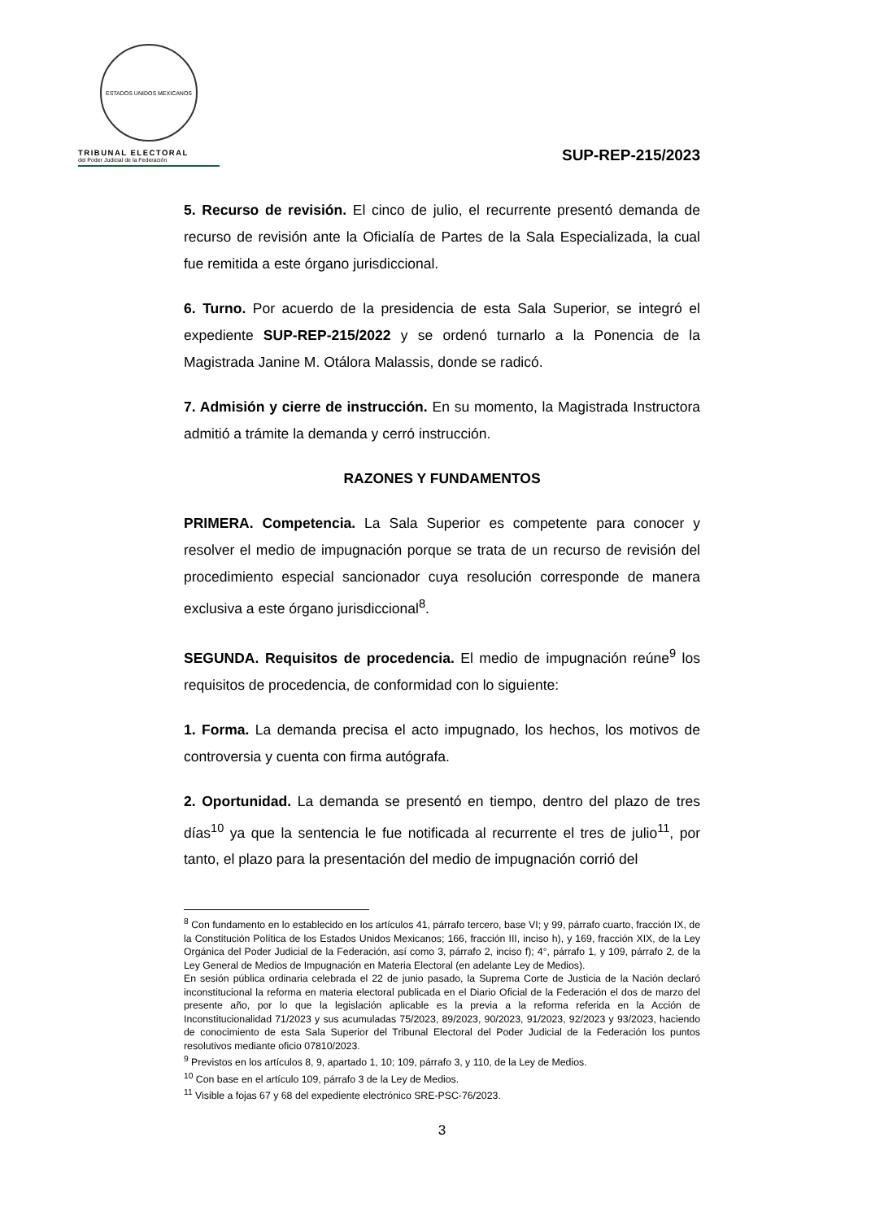ESTADOS UNIDOS MEXICANOS
TRIBUNAL ELECTORAL
del Poder Judicial de la Federación
SUP-REP-215/2023
5. Recurso de revisión. El cinco de julio, el recurrente presentó demanda de recurso de revisión ante la Oficialía de Partes de la Sala Especializada, la cual fue remitida a este órgano jurisdiccional.
6. Turno. Por acuerdo de la presidencia de esta Sala Superior, se integró el expediente SUP-REP-215/2022 y se ordenó turnarlo a la Ponencia de la Magistrada Janine M. Otálora Malassis, donde se radicó.
7. Admisión y cierre de instrucción. En su momento, la Magistrada Instructora admitió a trámite la demanda y cerró instrucción.
RAZONES Y FUNDAMENTOS
PRIMERA. Competencia. La Sala Superior es competente para conocer y resolver el medio de impugnación porque se trata de un recurso de revisión del procedimiento especial sancionador cuya resolución corresponde de manera exclusiva a este órgano jurisdiccional<sup>8</sup>.
SEGUNDA. Requisitos de procedencia. El medio de impugnación reúne<sup>9</sup> los requisitos de procedencia, de conformidad con lo siguiente:
1. Forma. La demanda precisa el acto impugnado, los hechos, los motivos de controversia y cuenta con firma autógrafa.
2. Oportunidad. La demanda se presentó en tiempo, dentro del plazo de tres días<sup>10</sup> ya que la sentencia le fue notificada al recurrente el tres de julio<sup>11</sup>, por tanto, el plazo para la presentación del medio de impugnación corrió del
<sup>8</sup> Con fundamento en lo establecido en los artículos 41, párrafo tercero, base VI; y 99, párrafo cuarto, fracción IX, de la Constitución Política de los Estados Unidos Mexicanos; 166, fracción III, inciso h), y 169, fracción XIX, de la Ley Orgánica del Poder Judicial de la Federación, así como 3, párrafo 2, inciso f); 4°, párrafo 1, y 109, párrafo 2, de la Ley General de Medios de Impugnación en Materia Electoral (en adelante Ley de Medios).
En sesión pública ordinaria celebrada el 22 de junio pasado, la Suprema Corte de Justicia de la Nación declaró inconstitucional la reforma en materia electoral publicada en el Diario Oficial de la Federación el dos de marzo del presente año, por lo que la legislación aplicable es la previa a la reforma referida en la Acción de Inconstitucionalidad 71/2023 y sus acumuladas 75/2023, 89/2023, 90/2023, 91/2023, 92/2023 y 93/2023, haciendo de conocimiento de esta Sala Superior del Tribunal Electoral del Poder Judicial de la Federación los puntos resolutivos mediante oficio 07810/2023.
<sup>9</sup> Previstos en los artículos 8, 9, apartado 1, 10; 109, párrafo 3, y 110, de la Ley de Medios.
<sup>10</sup> Con base en el artículo 109, párrafo 3 de la Ley de Medios.
<sup>11</sup> Visible a fojas 67 y 68 del expediente electrónico SRE-PSC-76/2023.
3